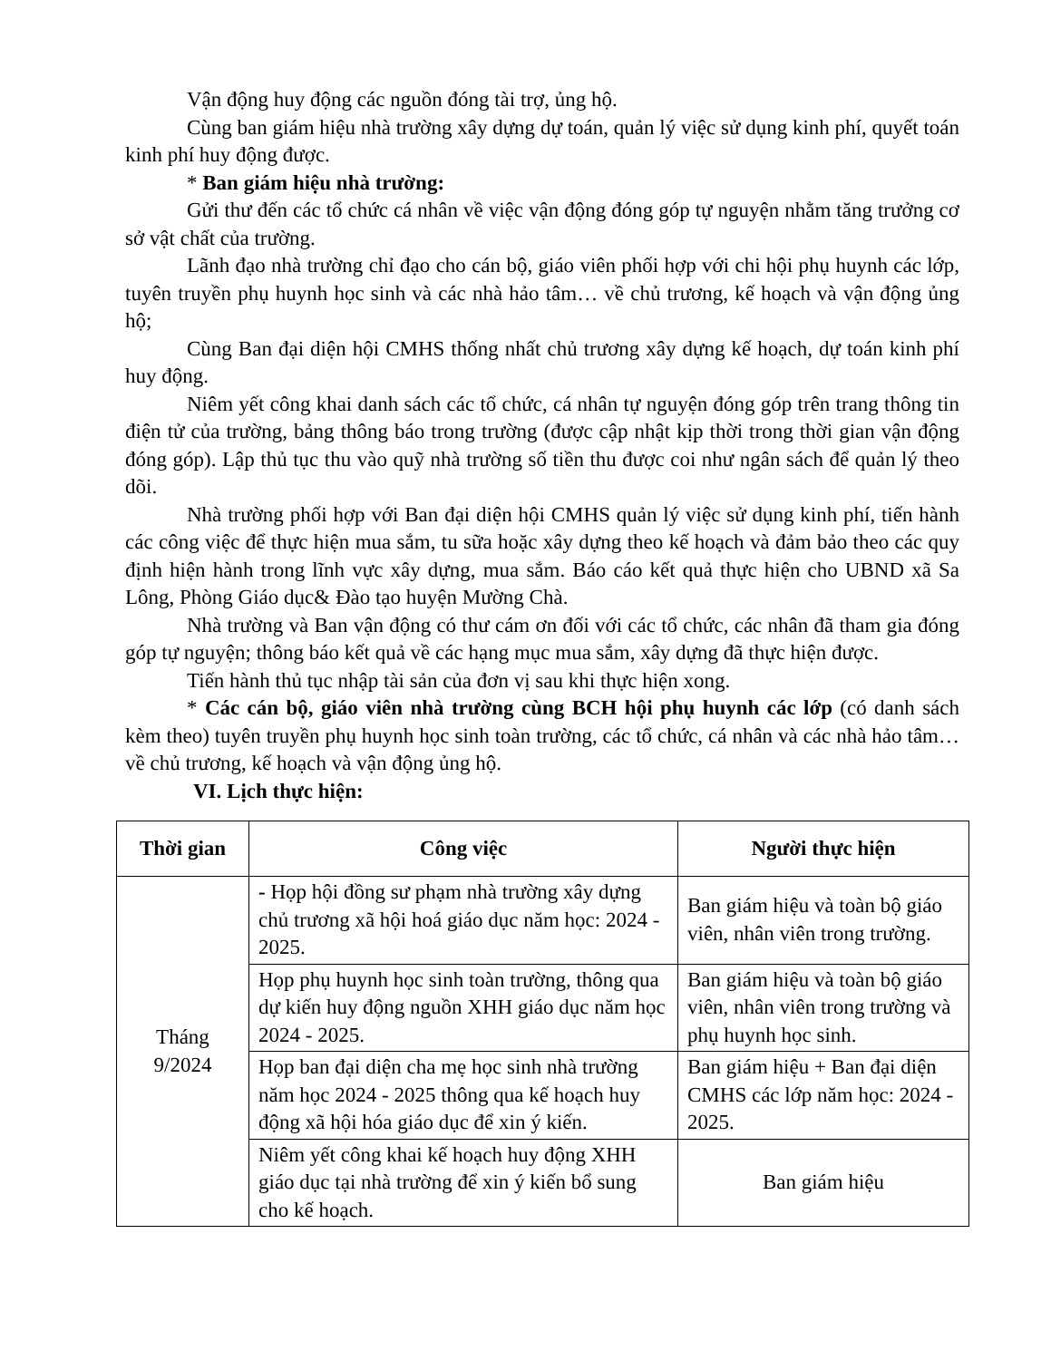Vận động huy động các nguồn đóng tài trợ, ủng hộ.
Cùng ban giám hiệu nhà trường xây dựng dự toán, quản lý việc sử dụng kinh phí, quyết toán kinh phí huy động được.
* Ban giám hiệu nhà trường:
Gửi thư đến các tổ chức cá nhân về việc vận động đóng góp tự nguyện nhằm tăng trưởng cơ sở vật chất của trường.
Lãnh đạo nhà trường chỉ đạo cho cán bộ, giáo viên phối hợp với chi hội phụ huynh các lớp, tuyên truyền phụ huynh học sinh và các nhà hảo tâm… về chủ trương, kế hoạch và vận động ủng hộ;
Cùng Ban đại diện hội CMHS thống nhất chủ trương xây dựng kế hoạch, dự toán kinh phí huy động.
Niêm yết công khai danh sách các tổ chức, cá nhân tự nguyện đóng góp trên trang thông tin điện tử của trường, bảng thông báo trong trường (được cập nhật kịp thời trong thời gian vận động đóng góp). Lập thủ tục thu vào quỹ nhà trường số tiền thu được coi như ngân sách để quản lý theo dõi.
Nhà trường phối hợp với Ban đại diện hội CMHS quản lý việc sử dụng kinh phí, tiến hành các công việc để thực hiện mua sắm, tu sữa hoặc xây dựng theo kế hoạch và đảm bảo theo các quy định hiện hành trong lĩnh vực xây dựng, mua sắm. Báo cáo kết quả thực hiện cho UBND xã Sa Lông, Phòng Giáo dục& Đào tạo huyện Mường Chà.
Nhà trường và Ban vận động có thư cám ơn đối với các tổ chức, các nhân đã tham gia đóng góp tự nguyện; thông báo kết quả về các hạng mục mua sắm, xây dựng đã thực hiện được.
Tiến hành thủ tục nhập tài sản của đơn vị sau khi thực hiện xong.
* Các cán bộ, giáo viên nhà trường cùng BCH hội phụ huynh các lớp (có danh sách kèm theo) tuyên truyền phụ huynh học sinh toàn trường, các tổ chức, cá nhân và các nhà hảo tâm… về chủ trương, kế hoạch và vận động ủng hộ.
VI. Lịch thực hiện:
| Thời gian | Công việc | Người thực hiện |
| --- | --- | --- |
| Tháng 9/2024 | - Họp hội đồng sư phạm nhà trường xây dựng chủ trương xã hội hoá giáo dục năm học: 2024 - 2025. | Ban giám hiệu và toàn bộ giáo viên, nhân viên trong trường. |
| | Họp phụ huynh học sinh toàn trường, thông qua dự kiến huy động nguồn XHH giáo dục năm học 2024 - 2025. | Ban giám hiệu và toàn bộ giáo viên, nhân viên trong trường và phụ huynh học sinh. |
| | Họp ban đại diện cha mẹ học sinh nhà trường năm học 2024 - 2025 thông qua kế hoạch huy động xã hội hóa giáo dục để xin ý kiến. | Ban giám hiệu + Ban đại diện CMHS các lớp năm học: 2024 - 2025. |
| | Niêm yết công khai kế hoạch huy động XHH giáo dục tại nhà trường để xin ý kiến bổ sung cho kế hoạch. | Ban giám hiệu |